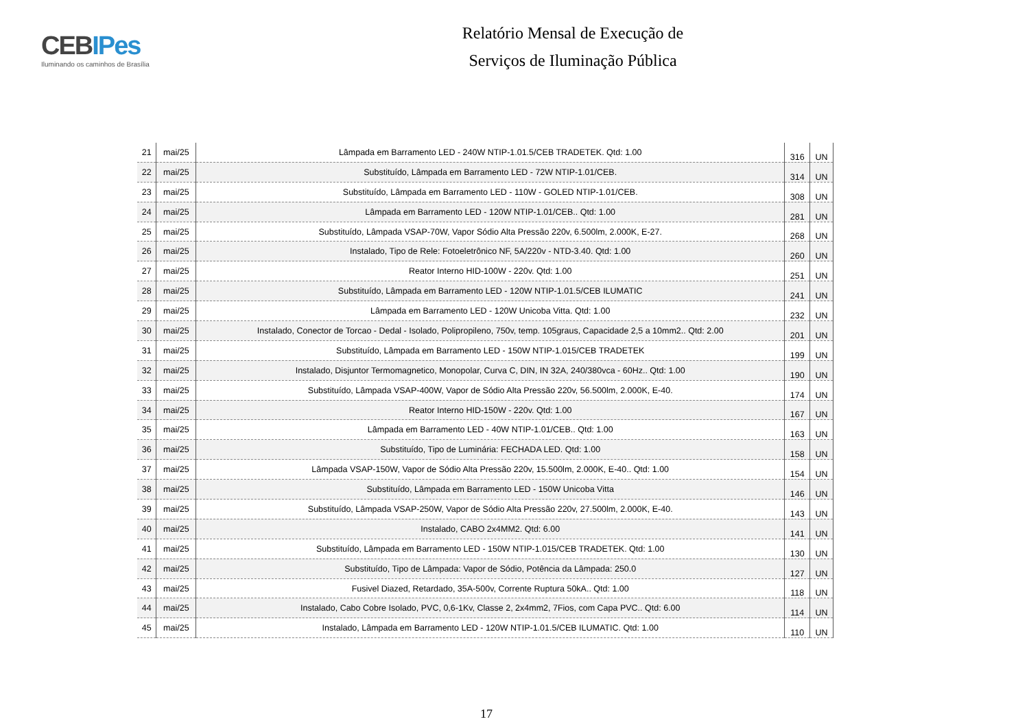CEBIPes
Iluminando os caminhos de Brasília
Relatório Mensal de Execução de
Serviços de Iluminação Pública
| 21 | mai/25 | Lâmpada em Barramento LED - 240W NTIP-1.01.5/CEB TRADETEK. Qtd: 1.00 | 316 | UN |
| 22 | mai/25 | Substituído, Lâmpada em Barramento LED - 72W NTIP-1.01/CEB. | 314 | UN |
| 23 | mai/25 | Substituído, Lâmpada em Barramento LED - 110W - GOLED NTIP-1.01/CEB. | 308 | UN |
| 24 | mai/25 | Lâmpada em Barramento LED - 120W NTIP-1.01/CEB.. Qtd: 1.00 | 281 | UN |
| 25 | mai/25 | Substituído, Lâmpada VSAP-70W, Vapor Sódio Alta Pressão 220v, 6.500lm, 2.000K, E-27. | 268 | UN |
| 26 | mai/25 | Instalado, Tipo de Rele: Fotoeletrônico NF, 5A/220v - NTD-3.40. Qtd: 1.00 | 260 | UN |
| 27 | mai/25 | Reator Interno HID-100W - 220v. Qtd: 1.00 | 251 | UN |
| 28 | mai/25 | Substituído, Lâmpada em Barramento LED - 120W NTIP-1.01.5/CEB ILUMATIC | 241 | UN |
| 29 | mai/25 | Lâmpada em Barramento LED - 120W Unicoba Vitta. Qtd: 1.00 | 232 | UN |
| 30 | mai/25 | Instalado, Conector de Torcao - Dedal - Isolado, Polipropileno, 750v, temp. 105graus, Capacidade 2,5 a 10mm2.. Qtd: 2.00 | 201 | UN |
| 31 | mai/25 | Substituído, Lâmpada em Barramento LED - 150W NTIP-1.015/CEB TRADETEK | 199 | UN |
| 32 | mai/25 | Instalado, Disjuntor Termomagnetico, Monopolar, Curva C, DIN, IN 32A, 240/380vca - 60Hz.. Qtd: 1.00 | 190 | UN |
| 33 | mai/25 | Substituído, Lâmpada VSAP-400W, Vapor de Sódio Alta Pressão 220v, 56.500lm, 2.000K, E-40. | 174 | UN |
| 34 | mai/25 | Reator Interno HID-150W - 220v. Qtd: 1.00 | 167 | UN |
| 35 | mai/25 | Lâmpada em Barramento LED - 40W NTIP-1.01/CEB.. Qtd: 1.00 | 163 | UN |
| 36 | mai/25 | Substituído, Tipo de Luminária: FECHADA LED. Qtd: 1.00 | 158 | UN |
| 37 | mai/25 | Lâmpada VSAP-150W, Vapor de Sódio Alta Pressão 220v, 15.500lm, 2.000K, E-40.. Qtd: 1.00 | 154 | UN |
| 38 | mai/25 | Substituído, Lâmpada em Barramento LED - 150W Unicoba Vitta | 146 | UN |
| 39 | mai/25 | Substituído, Lâmpada VSAP-250W, Vapor de Sódio Alta Pressão 220v, 27.500lm, 2.000K, E-40. | 143 | UN |
| 40 | mai/25 | Instalado, CABO 2x4MM2. Qtd: 6.00 | 141 | UN |
| 41 | mai/25 | Substituído, Lâmpada em Barramento LED - 150W NTIP-1.015/CEB TRADETEK. Qtd: 1.00 | 130 | UN |
| 42 | mai/25 | Substituído, Tipo de Lâmpada: Vapor de Sódio, Potência da Lâmpada: 250.0 | 127 | UN |
| 43 | mai/25 | Fusivel Diazed, Retardado, 35A-500v, Corrente Ruptura 50kA.. Qtd: 1.00 | 118 | UN |
| 44 | mai/25 | Instalado, Cabo Cobre Isolado, PVC, 0,6-1Kv, Classe 2, 2x4mm2, 7Fios, com Capa PVC.. Qtd: 6.00 | 114 | UN |
| 45 | mai/25 | Instalado, Lâmpada em Barramento LED - 120W NTIP-1.01.5/CEB ILUMATIC. Qtd: 1.00 | 110 | UN |
17